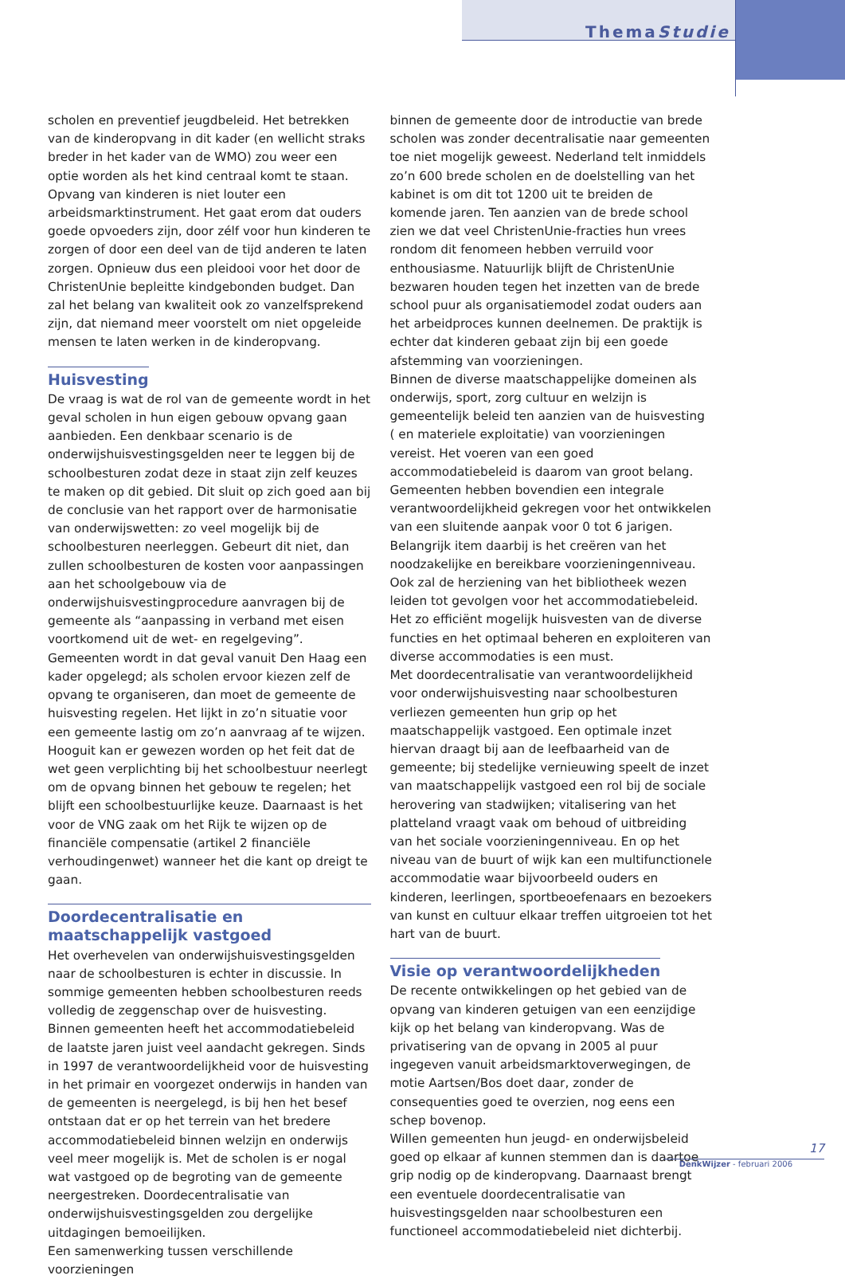ThemaStudie
scholen en preventief jeugdbeleid. Het betrekken van de kinderopvang in dit kader (en wellicht straks breder in het kader van de WMO) zou weer een optie worden als het kind centraal komt te staan. Opvang van kinderen is niet louter een arbeidsmarktinstrument. Het gaat erom dat ouders goede opvoeders zijn, door zélf voor hun kinderen te zorgen of door een deel van de tijd anderen te laten zorgen. Opnieuw dus een pleidooi voor het door de ChristenUnie bepleitte kindgebonden budget. Dan zal het belang van kwaliteit ook zo vanzelfsprekend zijn, dat niemand meer voorstelt om niet opgeleide mensen te laten werken in de kinderopvang.
Huisvesting
De vraag is wat de rol van de gemeente wordt in het geval scholen in hun eigen gebouw opvang gaan aanbieden. Een denkbaar scenario is de onderwijshuisvestingsgelden neer te leggen bij de schoolbesturen zodat deze in staat zijn zelf keuzes te maken op dit gebied. Dit sluit op zich goed aan bij de conclusie van het rapport over de harmonisatie van onderwijswetten: zo veel mogelijk bij de schoolbesturen neerleggen. Gebeurt dit niet, dan zullen schoolbesturen de kosten voor aanpassingen aan het schoolgebouw via de onderwijshuisvestingprocedure aanvragen bij de gemeente als “aanpassing in verband met eisen voortkomend uit de wet- en regelgeving”. Gemeenten wordt in dat geval vanuit Den Haag een kader opgelegd; als scholen ervoor kiezen zelf de opvang te organiseren, dan moet de gemeente de huisvesting regelen. Het lijkt in zo’n situatie voor een gemeente lastig om zo’n aanvraag af te wijzen. Hooguit kan er gewezen worden op het feit dat de wet geen verplichting bij het schoolbestuur neerlegt om de opvang binnen het gebouw te regelen; het blijft een schoolbestuurlijke keuze. Daarnaast is het voor de VNG zaak om het Rijk te wijzen op de financiële compensatie (artikel 2 financiële verhoudingenwet) wanneer het die kant op dreigt te gaan.
Doordecentralisatie en maatschappelijk vastgoed
Het overhevelen van onderwijshuisvestingsgelden naar de schoolbesturen is echter in discussie. In sommige gemeenten hebben schoolbesturen reeds volledig de zeggenschap over de huisvesting. Binnen gemeenten heeft het accommodatiebeleid de laatste jaren juist veel aandacht gekregen. Sinds in 1997 de verantwoordelijkheid voor de huisvesting in het primair en voorgezet onderwijs in handen van de gemeenten is neergelegd, is bij hen het besef ontstaan dat er op het terrein van het bredere accommodatiebeleid binnen welzijn en onderwijs veel meer mogelijk is. Met de scholen is er nogal wat vastgoed op de begroting van de gemeente neergestreken. Doordecentralisatie van onderwijshuisvestingsgelden zou dergelijke uitdagingen bemoeilijken.
Een samenwerking tussen verschillende voorzieningen
binnen de gemeente door de introductie van brede scholen was zonder decentralisatie naar gemeenten toe niet mogelijk geweest. Nederland telt inmiddels zo’n 600 brede scholen en de doelstelling van het kabinet is om dit tot 1200 uit te breiden de komende jaren. Ten aanzien van de brede school zien we dat veel ChristenUnie-fracties hun vrees rondom dit fenomeen hebben verruild voor enthousiasme. Natuurlijk blijft de ChristenUnie bezwaren houden tegen het inzetten van de brede school puur als organisatiemodel zodat ouders aan het arbeidproces kunnen deelnemen. De praktijk is echter dat kinderen gebaat zijn bij een goede afstemming van voorzieningen.
Binnen de diverse maatschappelijke domeinen als onderwijs, sport, zorg cultuur en welzijn is gemeentelijk beleid ten aanzien van de huisvesting ( en materiele exploitatie) van voorzieningen vereist. Het voeren van een goed accommodatiebeleid is daarom van groot belang. Gemeenten hebben bovendien een integrale verantwoordelijkheid gekregen voor het ontwikkelen van een sluitende aanpak voor 0 tot 6 jarigen. Belangrijk item daarbij is het creëren van het noodzakelijke en bereikbare voorzieningenniveau. Ook zal de herziening van het bibliotheek wezen leiden tot gevolgen voor het accommodatiebeleid. Het zo efficiënt mogelijk huisvesten van de diverse functies en het optimaal beheren en exploiteren van diverse accommodaties is een must.
Met doordecentralisatie van verantwoordelijkheid voor onderwijshuisvesting naar schoolbesturen verliezen gemeenten hun grip op het maatschappelijk vastgoed. Een optimale inzet hiervan draagt bij aan de leefbaarheid van de gemeente; bij stedelijke vernieuwing speelt de inzet van maatschappelijk vastgoed een rol bij de sociale herovering van stadwijken; vitalisering van het platteland vraagt vaak om behoud of uitbreiding van het sociale voorzieningenniveau. En op het niveau van de buurt of wijk kan een multifunctionele accommodatie waar bijvoorbeeld ouders en kinderen, leerlingen, sportbeoefenaars en bezoekers van kunst en cultuur elkaar treffen uitgroeien tot het hart van de buurt.
Visie op verantwoordelijkheden
De recente ontwikkelingen op het gebied van de opvang van kinderen getuigen van een eenzijdige kijk op het belang van kinderopvang. Was de privatisering van de opvang in 2005 al puur ingegeven vanuit arbeidsmarktoverwegingen, de motie Aartsen/Bos doet daar, zonder de consequenties goed te overzien, nog eens een schep bovenop.
Willen gemeenten hun jeugd- en onderwijsbeleid goed op elkaar af kunnen stemmen dan is daartoe grip nodig op de kinderopvang. Daarnaast brengt een eventuele doordecentralisatie van huisvestingsgelden naar schoolbesturen een functioneel accommodatiebeleid niet dichterbij.
17
DenkWijzer - februari 2006